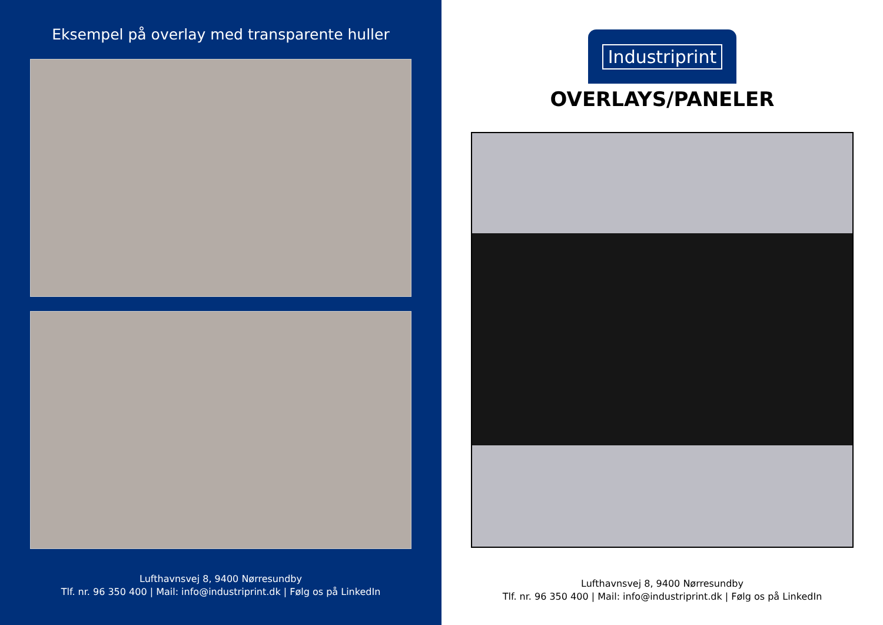Eksempel på overlay med transparente huller
Lufthavnsvej 8, 9400 Nørresundby
Tlf. nr. 96 350 400 | Mail: info@industriprint.dk | Følg os på LinkedIn
Industriprint
OVERLAYS/PANELER
Lufthavnsvej 8, 9400 Nørresundby
Tlf. nr. 96 350 400 | Mail: info@industriprint.dk | Følg os på LinkedIn